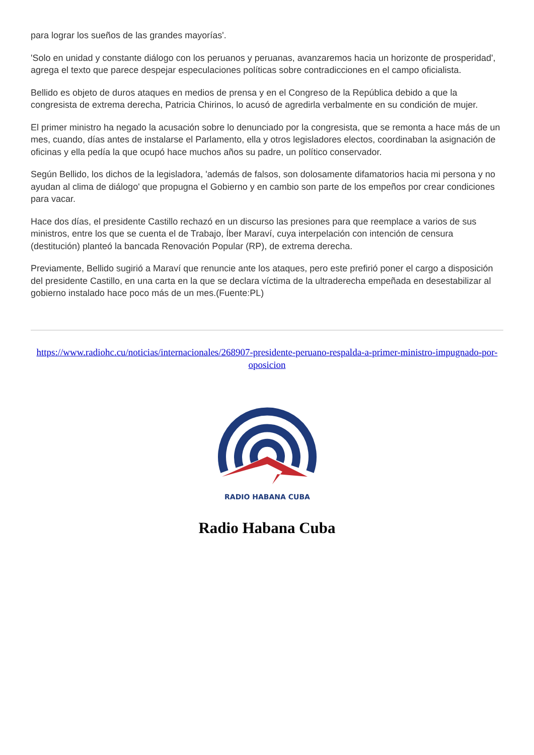para lograr los sueños de las grandes mayorías'.
'Solo en unidad y constante diálogo con los peruanos y peruanas, avanzaremos hacia un horizonte de prosperidad', agrega el texto que parece despejar especulaciones políticas sobre contradicciones en el campo oficialista.
Bellido es objeto de duros ataques en medios de prensa y en el Congreso de la República debido a que la congresista de extrema derecha, Patricia Chirinos, lo acusó de agredirla verbalmente en su condición de mujer.
El primer ministro ha negado la acusación sobre lo denunciado por la congresista, que se remonta a hace más de un mes, cuando, días antes de instalarse el Parlamento, ella y otros legisladores electos, coordinaban la asignación de oficinas y ella pedía la que ocupó hace muchos años su padre, un político conservador.
Según Bellido, los dichos de la legisladora, 'además de falsos, son dolosamente difamatorios hacia mi persona y no ayudan al clima de diálogo' que propugna el Gobierno y en cambio son parte de los empeños por crear condiciones para vacar.
Hace dos días, el presidente Castillo rechazó en un discurso las presiones para que reemplace a varios de sus ministros, entre los que se cuenta el de Trabajo, Íber Maraví, cuya interpelación con intención de censura (destitución) planteó la bancada Renovación Popular (RP), de extrema derecha.
Previamente, Bellido sugirió a Maraví que renuncie ante los ataques, pero este prefirió poner el cargo a disposición del presidente Castillo, en una carta en la que se declara víctima de la ultraderecha empeñada en desestabilizar al gobierno instalado hace poco más de un mes.(Fuente:PL)
https://www.radiohc.cu/noticias/internacionales/268907-presidente-peruano-respalda-a-primer-ministro-impugnado-por-oposicion
RADIO HABANA CUBA
Radio Habana Cuba